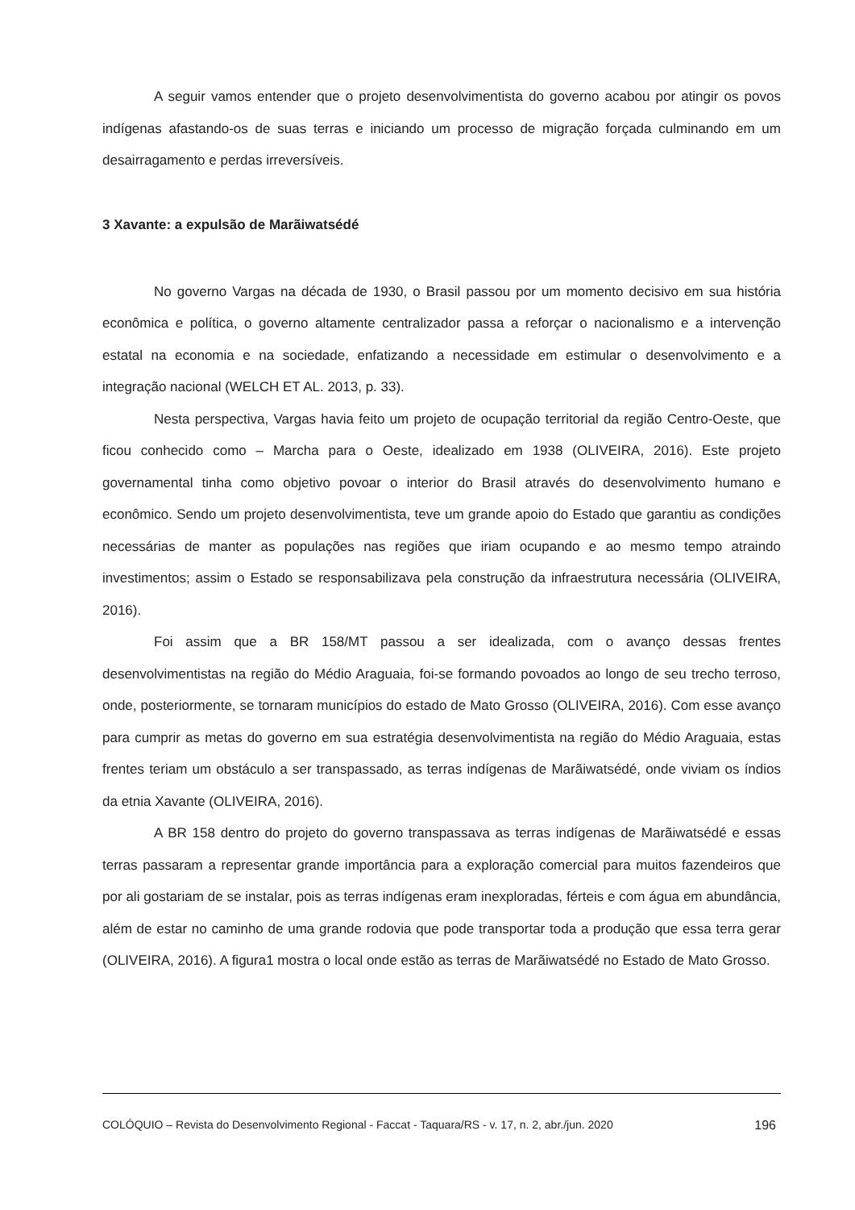A seguir vamos entender que o projeto desenvolvimentista do governo acabou por atingir os povos indígenas afastando-os de suas terras e iniciando um processo de migração forçada culminando em um desairragamento e perdas irreversíveis.
3 Xavante: a expulsão de Marãiwatsédé
No governo Vargas na década de 1930, o Brasil passou por um momento decisivo em sua história econômica e política, o governo altamente centralizador passa a reforçar o nacionalismo e a intervenção estatal na economia e na sociedade, enfatizando a necessidade em estimular o desenvolvimento e a integração nacional (WELCH ET AL. 2013, p. 33).
Nesta perspectiva, Vargas havia feito um projeto de ocupação territorial da região Centro-Oeste, que ficou conhecido como – Marcha para o Oeste, idealizado em 1938 (OLIVEIRA, 2016). Este projeto governamental tinha como objetivo povoar o interior do Brasil através do desenvolvimento humano e econômico. Sendo um projeto desenvolvimentista, teve um grande apoio do Estado que garantiu as condições necessárias de manter as populações nas regiões que iriam ocupando e ao mesmo tempo atraindo investimentos; assim o Estado se responsabilizava pela construção da infraestrutura necessária (OLIVEIRA, 2016).
Foi assim que a BR 158/MT passou a ser idealizada, com o avanço dessas frentes desenvolvimentistas na região do Médio Araguaia, foi-se formando povoados ao longo de seu trecho terroso, onde, posteriormente, se tornaram municípios do estado de Mato Grosso (OLIVEIRA, 2016). Com esse avanço para cumprir as metas do governo em sua estratégia desenvolvimentista na região do Médio Araguaia, estas frentes teriam um obstáculo a ser transpassado, as terras indígenas de Marãiwatsédé, onde viviam os índios da etnia Xavante (OLIVEIRA, 2016).
A BR 158 dentro do projeto do governo transpassava as terras indígenas de Marãiwatsédé e essas terras passaram a representar grande importância para a exploração comercial para muitos fazendeiros que por ali gostariam de se instalar, pois as terras indígenas eram inexploradas, férteis e com água em abundância, além de estar no caminho de uma grande rodovia que pode transportar toda a produção que essa terra gerar (OLIVEIRA, 2016). A figura1 mostra o local onde estão as terras de Marãiwatsédé no Estado de Mato Grosso.
COLÓQUIO – Revista do Desenvolvimento Regional - Faccat - Taquara/RS - v. 17, n. 2, abr./jun. 2020 196